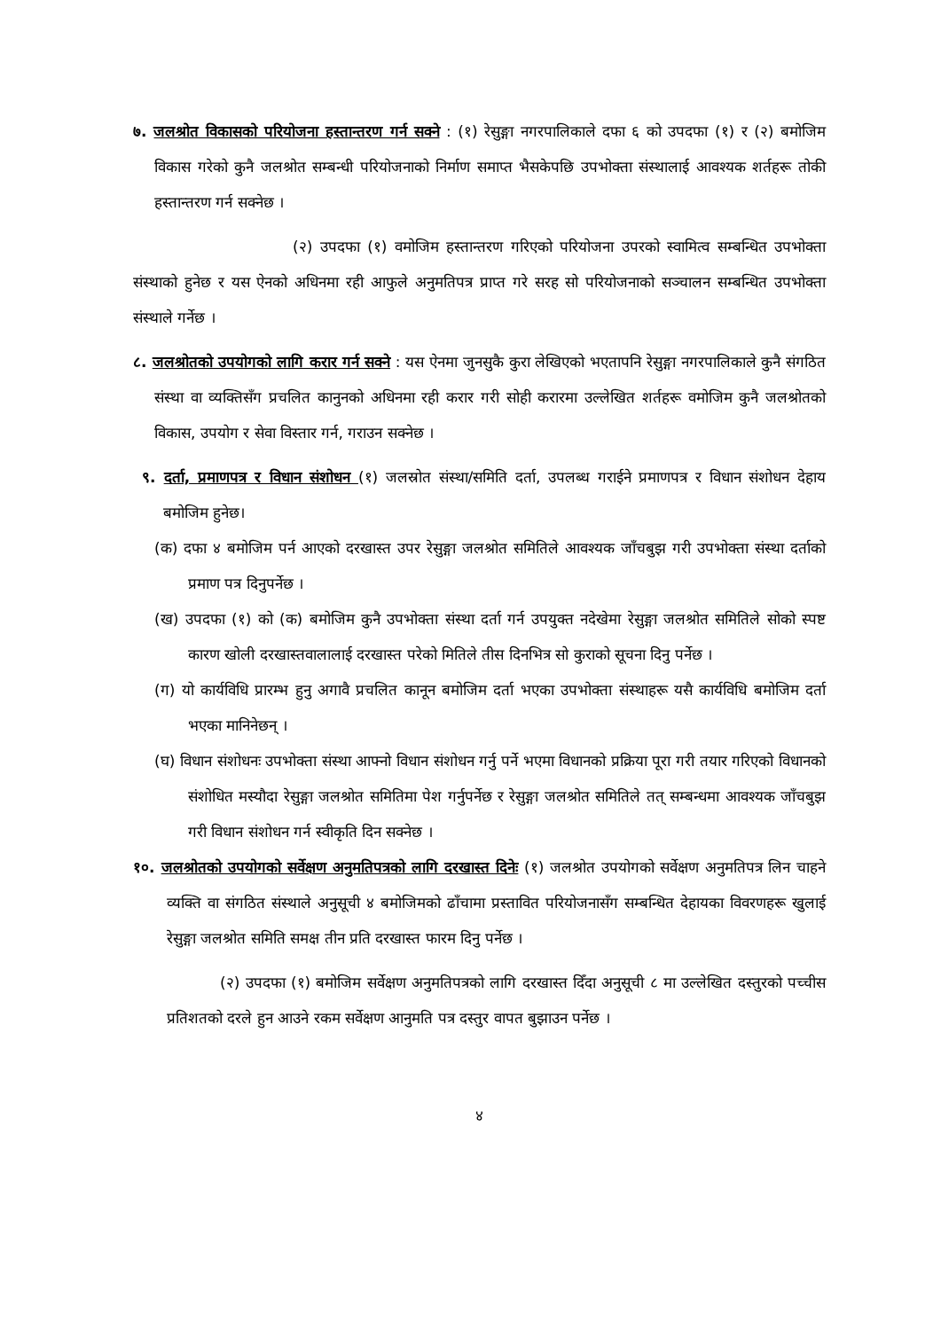७. जलश्रोत विकासको परियोजना हस्तान्तरण गर्न सक्ने : (१) रेसुङ्गा नगरपालिकाले दफा ६ को उपदफा (१) र (२) बमोजिम विकास गरेको कुनै जलश्रोत सम्बन्धी परियोजनाको निर्माण समाप्त भैसकेपछि उपभोक्ता संस्थालाई आवश्यक शर्तहरू तोकी हस्तान्तरण गर्न सक्नेछ ।
(२) उपदफा (१) वमोजिम हस्तान्तरण गरिएको परियोजना उपरको स्वामित्व सम्बन्धित उपभोक्ता संस्थाको हुनेछ र यस ऐनको अधिनमा रही आफुले अनुमतिपत्र प्राप्त गरे सरह सो परियोजनाको सञ्चालन सम्बन्धित उपभोक्ता संस्थाले गर्नेछ ।
८. जलश्रोतको उपयोगको लागि करार गर्न सक्ने : यस ऐनमा जुनसुकै कुरा लेखिएको भएतापनि रेसुङ्गा नगरपालिकाले कुनै संगठित संस्था वा व्यक्तिसँग प्रचलित कानुनको अधिनमा रही करार गरी सोही करारमा उल्लेखित शर्तहरू वमोजिम कुनै जलश्रोतको विकास, उपयोग र सेवा विस्तार गर्न, गराउन सक्नेछ ।
९. दर्ता, प्रमाणपत्र र विधान संशोधन (१) जलस्रोत संस्था/समिति दर्ता, उपलब्ध गराईने प्रमाणपत्र र विधान संशोधन देहाय बमोजिम हुनेछ।
(क) दफा ४ बमोजिम पर्न आएको दरखास्त उपर रेसुङ्गा जलश्रोत समितिले आवश्यक जाँचबुझ गरी उपभोक्ता संस्था दर्ताको प्रमाण पत्र दिनुपर्नेछ ।
(ख) उपदफा (१) को (क) बमोजिम कुनै उपभोक्ता संस्था दर्ता गर्न उपयुक्त नदेखेमा रेसुङ्गा जलश्रोत समितिले सोको स्पष्ट कारण खोली दरखास्तवालालाई दरखास्त परेको मितिले तीस दिनभित्र सो कुराको सूचना दिनु पर्नेछ ।
(ग) यो कार्यविधि प्रारम्भ हुनु अगावै प्रचलित कानून बमोजिम दर्ता भएका उपभोक्ता संस्थाहरू यसै कार्यविधि बमोजिम दर्ता भएका मानिनेछन् ।
(घ) विधान संशोधनः उपभोक्ता संस्था आफ्नो विधान संशोधन गर्नु पर्ने भएमा विधानको प्रक्रिया पूरा गरी तयार गरिएको विधानको संशोधित मस्यौदा रेसुङ्गा जलश्रोत समितिमा पेश गर्नुपर्नेछ र रेसुङ्गा जलश्रोत समितिले तत् सम्बन्धमा आवश्यक जाँचबुझ गरी विधान संशोधन गर्न स्वीकृति दिन सक्नेछ ।
१०. जलश्रोतको उपयोगको सर्वेक्षण अनुमतिपत्रको लागि दरखास्त दिनेः (१) जलश्रोत उपयोगको सर्वेक्षण अनुमतिपत्र लिन चाहने व्यक्ति वा संगठित संस्थाले अनुसूची ४ बमोजिमको ढाँचामा प्रस्तावित परियोजनासँग सम्बन्धित देहायका विवरणहरू खुलाई रेसुङ्गा जलश्रोत समिति समक्ष तीन प्रति दरखास्त फारम दिनु पर्नेछ ।
(२) उपदफा (१) बमोजिम सर्वेक्षण अनुमतिपत्रको लागि दरखास्त दिँदा अनुसूची ८ मा उल्लेखित दस्तुरको पच्चीस प्रतिशतको दरले हुन आउने रकम सर्वेक्षण आनुमति पत्र दस्तुर वापत बुझाउन पर्नेछ ।
४